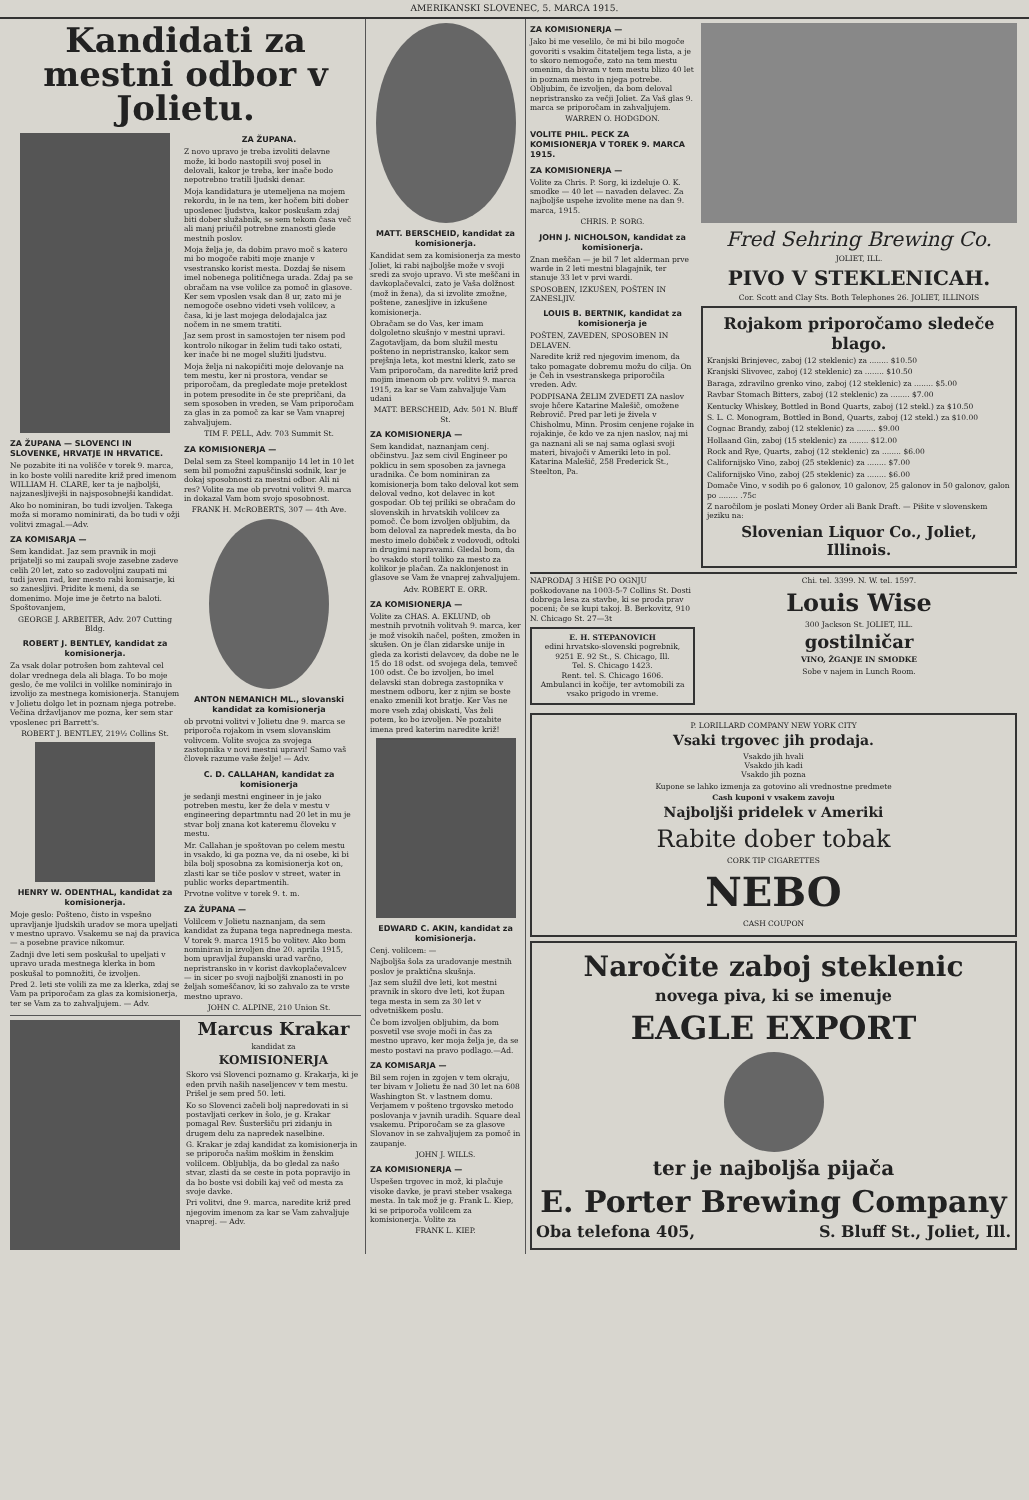AMERIKANSKI SLOVENEC, 5. MARCA 1915.
Kandidati za mestni odbor v Jolietu.
ZA ŽUPANA — SLOVENCI IN SLOVENKE, HRVATJE IN HRVATICE.
Ne pozabite iti na volišče v torek 9. marca, in ko boste volili naredite križ pred imenom WILLIAM H. CLARE, ker ta je najboljši, najzanesljivejši in najsposobnejši kandidat.
Ako bo nominiran, bo tudi izvoljen. Takega moža si moramo nominirati, da bo tudi v ožji volitvi zmagal.—Adv.
ZA KOMISARJA —
Sem kandidat. Jaz sem pravnik in moji prijatelji so mi zaupali svoje zasebne zadeve celih 20 let, zato so zadovoljni zaupati mi tudi javen rad, ker mesto rabi komisarje, ki so zanesljivi. Pridite k meni, da se domenimo. Moje ime je četrto na baloti. Spoštovanjem,
GEORGE J. ARBEITER, Adv. 207 Cutting Bldg.
ROBERT J. BENTLEY, kandidat za komisionerja.
Za vsak dolar potrošen bom zahteval cel dolar vrednega dela ali blaga. To bo moje geslo, če me volilci in volilke nominirajo in izvolijo za mestnega komisionerja. Stanujem v Jolietu dolgo let in poznam njega potrebe. Večina državljanov me pozna, ker sem star vposlenec pri Barrett's.
ROBERT J. BENTLEY, 219½ Collins St.
HENRY W. ODENTHAL, kandidat za komisionerja.
Moje geslo: Pošteno, čisto in vspešno upravljanje ljudskih uradov se mora upeljati v mestno upravo. Vsakemu se naj da pravica — a posebne pravice nikomur.
Zadnji dve leti sem poskušal to upeljati v upravo urada mestnega klerka in bom poskušal to pomnožiti, če izvoljen.
Pred 2. leti ste volili za me za klerka, zdaj se Vam pa priporočam za glas za komisionerja, ter se Vam za to zahvaljujem. — Adv.
ZA ŽUPANA.
Z novo upravo je treba izvoliti delavne može, ki bodo nastopili svoj posel in delovali, kakor je treba, ker inače bodo nepotrebno tratili ljudski denar.
Moja kandidatura je utemeljena na mojem rekordu, in le na tem, ker hočem biti dober uposlenec ljudstva, kakor poskušam zdaj biti dober služabnik, se sem tekom časa več ali manj priučil potrebne znanosti glede mestnih poslov.
Moja želja je, da dobim pravo moč s katero mi bo mogoče rabiti moje znanje v vsestransko korist mesta. Dozdaj še nisem imel nobenega političnega urada. Zdaj pa se obračam na vse volilce za pomoč in glasove. Ker sem vposlen vsak dan 8 ur, zato mi je nemogoče osebno videti vseh volilcev, a časa, ki je last mojega delodajalca jaz nočem in ne smem tratiti.
Jaz sem prost in samostojen ter nisem pod kontrolo nikogar in želim tudi tako ostati, ker inače bi ne mogel služiti ljudstvu.
Moja želja ni nakopičiti moje delovanje na tem mestu, ker ni prostora, vendar se priporočam, da pregledate moje preteklost in potem presodite in če ste prepričani, da sem sposoben in vreden, se Vam priporočam za glas in za pomoč za kar se Vam vnaprej zahvaljujem.
TIM F. PELL, Adv. 703 Summit St.
ZA KOMISIONERJA —
Delal sem za Steel kompanijo 14 let in 10 let sem bil pomožni zapuščinski sodnik, kar je dokaj sposobnosti za mestni odbor. Ali ni res? Volite za me ob prvotni volitvi 9. marca in dokazal Vam bom svojo sposobnost.
FRANK H. McROBERTS, 307 — 4th Ave.
ANTON NEMANICH ML., slovanski kandidat za komisionerja
ob prvotni volitvi v Jolietu dne 9. marca se priporoča rojakom in vsem slovanskim volivcem. Volite svojca za svojega zastopnika v novi mestni upravi! Samo vaš človek razume vaše želje! — Adv.
C. D. CALLAHAN, kandidat za komisionerja
je sedanji mestni engineer in je jako potreben mestu, ker že dela v mestu v engineering departmntu nad 20 let in mu je stvar bolj znana kot kateremu človeku v mestu.
Mr. Callahan je spoštovan po celem mestu in vsakdo, ki ga pozna ve, da ni osebe, ki bi bila bolj sposobna za komisionerja kot on, zlasti kar se tiče poslov v street, water in public works departmentih.
Prvotne volitve v torek 9. t. m.
ZA ŽUPANA —
Volilcem v Jolietu naznanjam, da sem kandidat za župana tega naprednega mesta. V torek 9. marca 1915 bo volitev. Ako bom nominiran in izvoljen dne 20. aprila 1915, bom upravljal županski urad varčno, nepristransko in v korist davkoplačevalcev — in sicer po svoji najboljši znanosti in po željah someščanov, ki so zahvalo za te vrste mestno upravo.
JOHN C. ALPINE, 210 Union St.
Marcus Krakar
kandidat za
KOMISIONERJA
Skoro vsi Slovenci poznamo g. Krakarja, ki je eden prvih naših naseljencev v tem mestu. Prišel je sem pred 50. leti.
Ko so Slovenci začeli bolj napredovati in si postavljati cerkev in šolo, je g. Krakar pomagal Rev. Šusteršiču pri zidanju in drugem delu za napredek naselbine.
G. Krakar je zdaj kandidat za komisionerja in se priporoča našim moškim in ženskim volilcem. Obljublja, da bo gledal za našo stvar, zlasti da se ceste in pota popravijo in da bo boste vsi dobili kaj več od mesta za svoje davke.
Pri volitvi, dne 9. marca, naredite križ pred njegovim imenom za kar se Vam zahvaljuje vnaprej. — Adv.
MATT. BERSCHEID, kandidat za komisionerja.
Kandidat sem za komisionerja za mesto Joliet, ki rabi najboljše može v svoji sredi za svojo upravo. Vi ste meščani in davkoplačevalci, zato je Vaša dolžnost (mož in žena), da si izvolite zmožne, poštene, zanesljive in izkušene komisionerja.
Obračam se do Vas, ker imam dolgoletno skušnjo v mestni upravi. Zagotavljam, da bom služil mestu pošteno in nepristransko, kakor sem prejšnja leta, kot mestni klerk, zato se Vam priporočam, da naredite križ pred mojim imenom ob prv. volitvi 9. marca 1915, za kar se Vam zahvaljuje Vam udani
MATT. BERSCHEID, Adv. 501 N. Bluff St.
ZA KOMISIONERJA —
Sem kandidat, naznanjam cenj. občinstvu. Jaz sem civil Engineer po poklicu in sem sposoben za javnega uradnika. Če bom nominiran za komisionerja bom tako deloval kot sem deloval vedno, kot delavec in kot gospodar. Ob tej priliki se obračam do slovenskih in hrvatskih volilcev za pomoč. Če bom izvoljen obljubim, da bom deloval za napredek mesta, da bo mesto imelo dobiček z vodovodi, odtoki in drugimi napravami. Gledal bom, da bo vsakdo storil toliko za mesto za kolikor je plačan. Za naklonjenost in glasove se Vam že vnaprej zahvaljujem.
Adv. ROBERT E. ORR.
ZA KOMISIONERJA —
Volite za CHAS. A. EKLUND, ob mestnih prvotnih volitvah 9. marca, ker je mož visokih načel, pošten, zmožen in skušen. On je član zidarske unije in gleda za koristi delavcev, da dobe ne le 15 do 18 odst. od svojega dela, temveč 100 odst. Če bo izvoljen, bo imel delavski stan dobrega zastopnika v mestnem odboru, ker z njim se boste enako zmenili kot bratje. Ker Vas ne more vseh zdaj obiskati, Vas želi potem, ko bo izvoljen. Ne pozabite imena pred katerim naredite križ!
EDWARD C. AKIN, kandidat za komisionerja.
Cenj. volilcem: —
Najboljša šola za uradovanje mestnih poslov je praktična skušnja.
Jaz sem služil dve leti, kot mestni pravnik in skoro dve leti, kot župan tega mesta in sem za 30 let v odvetniškem poslu.
Če bom izvoljen obljubim, da bom posvetil vse svoje moči in čas za mestno upravo, ker moja želja je, da se mesto postavi na pravo podlago.—Ad.
ZA KOMISARJA —
Bil sem rojen in zgojen v tem okraju, ter bivam v Jolietu že nad 30 let na 608 Washington St. v lastnem domu. Verjamem v pošteno trgovsko metodo poslovanja v javnih uradih. Square deal vsakemu. Priporočam se za glasove Slovanov in se zahvaljujem za pomoč in zaupanje.
JOHN J. WILLS.
ZA KOMISIONERJA —
Uspešen trgovec in mož, ki plačuje visoke davke, je pravi steber vsakega mesta. In tak mož je g. Frank L. Kiep, ki se priporoča volilcem za komisionerja. Volite za
FRANK L. KIEP.
ZA KOMISIONERJA —
Jako bi me veselilo, če mi bi bilo mogoče govoriti s vsakim čitateljem tega lista, a je to skoro nemogoče, zato na tem mestu omenim, da bivam v tem mestu blizo 40 let in poznam mesto in njega potrebe. Obljubim, če izvoljen, da bom deloval nepristransko za večji Joliet. Za Vaš glas 9. marca se priporočam in zahvaljujem.
WARREN O. HODGDON.
VOLITE PHIL. PECK ZA KOMISIONERJA V TOREK 9. MARCA 1915.
ZA KOMISIONERJA —
Volite za Chris. P. Sorg, ki izdeluje O. K. smodke — 40 let — navaden delavec. Za najboljše uspehe izvolite mene na dan 9. marca, 1915.
CHRIS. P. SORG.
JOHN J. NICHOLSON, kandidat za komisionerja.
Znan meščan — je bil 7 let alderman prve warde in 2 leti mestni blagajnik, ter stanuje 33 let v prvi wardi.
SPOSOBEN, IZKUŠEN, POŠTEN IN ZANESLJIV.
LOUIS B. BERTNIK, kandidat za komisionerja je
POŠTEN, ZAVEDEN, SPOSOBEN IN DELAVEN.
Naredite križ red njegovim imenom, da tako pomagate dobremu možu do cilja. On je Čeh in vsestranskega priporočila vreden. Adv.
PODPISANA ŽELIM ZVEDETI ZA naslov svoje hčere Katarine Malešič, omožene Rebrovič. Pred par leti je živela v Chisholmu, Minn. Prosim cenjene rojake in rojakinje, če kdo ve za njen naslov, naj mi ga naznani ali se naj sama oglasi svoji materi, bivajoči v Ameriki leto in pol. Katarina Malešič, 258 Frederick St., Steelton, Pa.
Fred Sehring Brewing Co.
JOLIET, ILL.
PIVO V STEKLENICAH.
Cor. Scott and Clay Sts. Both Telephones 26. JOLIET, ILLINOIS
Rojakom priporočamo sledeče blago.
Kranjski Brinjevec, zaboj (12 steklenic) za ........ $10.50
Kranjski Slivovec, zaboj (12 steklenic) za ........ $10.50
Baraga, zdravilno grenko vino, zaboj (12 steklenic) za ........ $5.00
Ravbar Stomach Bitters, zaboj (12 steklenic) za ........ $7.00
Kentucky Whiskey, Bottled in Bond Quarts, zaboj (12 stekl.) za $10.50
S. L. C. Monogram, Bottled in Bond, Quarts, zaboj (12 stekl.) za $10.00
Cognac Brandy, zaboj (12 steklenic) za ........ $9.00
Hollaand Gin, zaboj (15 steklenic) za ........ $12.00
Rock and Rye, Quarts, zaboj (12 steklenic) za ........ $6.00
Californijsko Vino, zaboj (25 steklenic) za ........ $7.00
Californijsko Vino, zaboj (25 steklenic) za ........ $6.00
Domače Vino, v sodih po 6 galonov, 10 galonov, 25 galonov in 50 galonov, galon po ........ .75c
Z naročilom je poslati Money Order ali Bank Draft. — Pišite v slovenskem jeziku na:
Slovenian Liquor Co., Joliet, Illinois.
NAPRODAJ 3 HIŠE PO OGNJU poškodovane na 1003-5-7 Collins St. Dosti dobrega lesa za stavbe, ki se proda prav poceni; če se kupi takoj. B. Berkovitz, 910 N. Chicago St. 27—3t
E. H. STEPANOVICH
edini hrvatsko-slovenski pogrebnik, 9251 E. 92 St., S. Chicago, Ill.
Tel. S. Chicago 1423.
Rent. tel. S. Chicago 1606.
Ambulanci in kočije, ter avtomobili za vsako prigodo in vreme.
Chi. tel. 3399. N. W. tel. 1597.
Louis Wise
300 Jackson St. JOLIET, ILL.
gostilničar
VINO, ŽGANJE IN SMODKE
Sobe v najem in Lunch Room.
P. LORILLARD COMPANY NEW YORK CITY
Vsaki trgovec jih prodaja.
Vsakdo jih hvali
Vsakdo jih kadi
Vsakdo jih pozna
Kupone se lahko izmenja za gotovino ali vrednostne predmete
Cash kuponi v vsakem zavoju
Najboljši pridelek v Ameriki
Rabite dober tobak
CORK TIP CIGARETTES
NEBO
CASH COUPON
Naročite zaboj steklenic
novega piva, ki se imenuje
EAGLE EXPORT
ter je najboljša pijača
E. Porter Brewing Company
Oba telefona 405, S. Bluff St., Joliet, Ill.